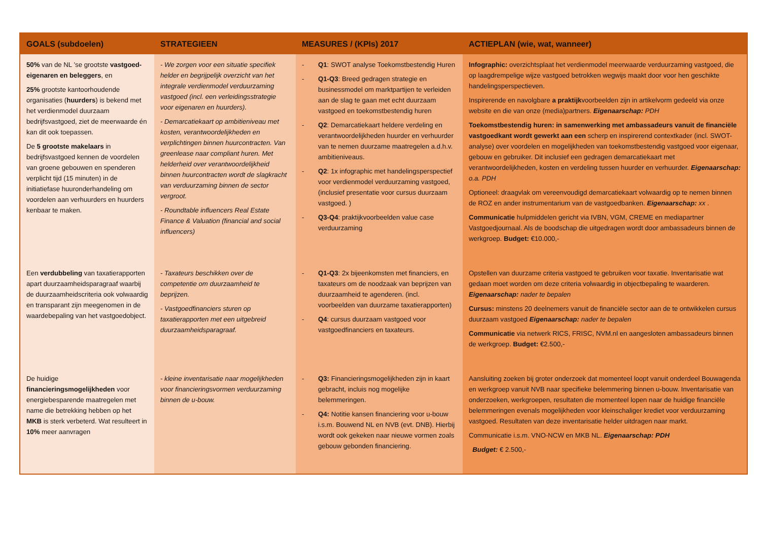| GOALS (subdoelen) | STRATEGIEEN | MEASURES / (KPIs) 2017 | ACTIEPLAN (wie, wat, wanneer) |
| --- | --- | --- | --- |
| 50% van de NL ’se grootste vastgoed-eigenaren en beleggers , en 25% grootste kantoorhoudende organisaties ( huurders ) is bekend met het verdienmodel duurzaam bedrijfsvastgoed, ziet de meerwaarde én kan dit ook toepassen. De 5 grootste makelaars in bedrijfsvastgoed kennen de voordelen van groene gebouwen en spenderen verplicht tijd (15 minuten) in de initiatiefase huuronderhandeling om voordelen aan verhuurders en huurders kenbaar te maken. | - We zorgen voor een situatie specifiek helder en begrijpelijk overzicht van het integrale verdienmodel verduurzaming vastgoed (incl. een verleidingsstrategie voor eigenaren en huurders). - Demarcatiekaart op ambitieniveau met kosten, verantwoordelijkheden en verplichtingen binnen huurcontracten. Van greenlease naar compliant huren. Met helderheid over verantwoordelijkheid binnen huurcontracten wordt de slagkracht van verduurzaming binnen de sector vergroot. - Roundtable influencers Real Estate Finance & Valuation (financial and social influencers) | - Q1 : SWOT analyse Toekomstbestendig Huren - Q1-Q3 : Breed gedragen strategie en businessmodel om marktpartijen te verleiden aan de slag te gaan met echt duurzaam vastgoed en toekomstbestendig huren - Q2 : Demarcatiekaart heldere verdeling en verantwoordelijkheden huurder en verhuurder van te nemen duurzame maatregelen a.d.h.v. ambitieniveaus. - Q2 : 1x infographic met handelingsperspectief voor verdienmodel verduurzaming vastgoed, (inclusief presentatie voor cursus duurzaam vastgoed. ) - Q3-Q4 : praktijkvoorbeelden value case verduurzaming | Infographic: overzichtsplaat het verdienmodel meerwaarde verduurzaming vastgoed, die op laagdrempelige wijze vastgoed betrokken wegwijs maakt door voor hen geschikte handelingsperspectieven. Inspirerende en navolgbare a praktijk voorbeelden zijn in artikelvorm gedeeld via onze website en die van onze (media)partners. Eigenaarschap: PDH Toekomstbestendig huren: in samenwerking met ambassadeurs vanuit de financiële vastgoedkant wordt gewerkt aan een scherp en inspirerend contextkader (incl. SWOT-analyse) over voordelen en mogelijkheden van toekomstbestendig vastgoed voor eigenaar, gebouw en gebruiker. Dit inclusief een gedragen demarcatiekaart met verantwoordelijkheden, kosten en verdeling tussen huurder en verhuurder. Eigenaarschap: o.a. PDH Optioneel: draagvlak om vereenvoudigd demarcatiekaart volwaardig op te nemen binnen de ROZ en ander instrumentarium van de vastgoedbanken. Eigenaarschap: xx . Communicatie hulpmiddelen gericht via IVBN, VGM, CREME en mediapartner Vastgoedjournaal. Als de boodschap die uitgedragen wordt door ambassadeurs binnen de werkgroep. Budget: €10.000,- |
| Een verdubbeling van taxatierapporten apart duurzaamheidsparagraaf waarbij de duurzaamheidscriteria ook volwaardig en transparant zijn meegenomen in de waardebepaling van het vastgoedobject. | - Taxateurs beschikken over de competentie om duurzaamheid te beprijzen. - Vastgoedfinanciers sturen op taxatierapporten met een uitgebreid duurzaamheidsparagraaf. | - Q1-Q3 : 2x bijeenkomsten met financiers, en taxateurs om de noodzaak van beprijzen van duurzaamheid te agenderen. (incl. voorbeelden van duurzame taxatierapporten) - Q4 : cursus duurzaam vastgoed voor vastgoedfinanciers en taxateurs. | Opstellen van duurzame criteria vastgoed te gebruiken voor taxatie. Inventarisatie wat gedaan moet worden om deze criteria volwaardig in objectbepaling te waarderen. Eigenaarschap: nader te bepalen Cursus: minstens 20 deelnemers vanuit de financiële sector aan de te ontwikkelen cursus duurzaam vastgoed Eigenaarschap: nader te bepalen Communicatie via netwerk RICS, FRISC, NVM.nl en aangesloten ambassadeurs binnen de werkgroep. Budget: €2.500,- |
| De huidige financieringsmogelijkheden voor energiebesparende maatregelen met name die betrekking hebben op het MKB is sterk verbeterd. Wat resulteert in 10% meer aanvragen | - kleine inventarisatie naar mogelijkheden voor financieringsvormen verduurzaming binnen de u-bouw. | - Q3: Financieringsmogelijkheden zijn in kaart gebracht, incluis nog mogelijke belemmeringen. - Q4: Notitie kansen financiering voor u-bouw i.s.m. Bouwend NL en NVB (evt. DNB). Hierbij wordt ook gekeken naar nieuwe vormen zoals gebouw gebonden financiering. | Aansluiting zoeken bij groter onderzoek dat momenteel loopt vanuit onderdeel Bouwagenda en werkgroep vanuit NVB naar specifieke belemmering binnen u-bouw. Inventarisatie van onderzoeken, werkgroepen, resultaten die momenteel lopen naar de huidige financiële belemmeringen evenals mogelijkheden voor kleinschaliger krediet voor verduurzaming vastgoed. Resultaten van deze inventarisatie helder uitdragen naar markt. Communicatie i.s.m. VNO-NCW en MKB NL. Eigenaarschap: PDH Budget: € 2.500,- |